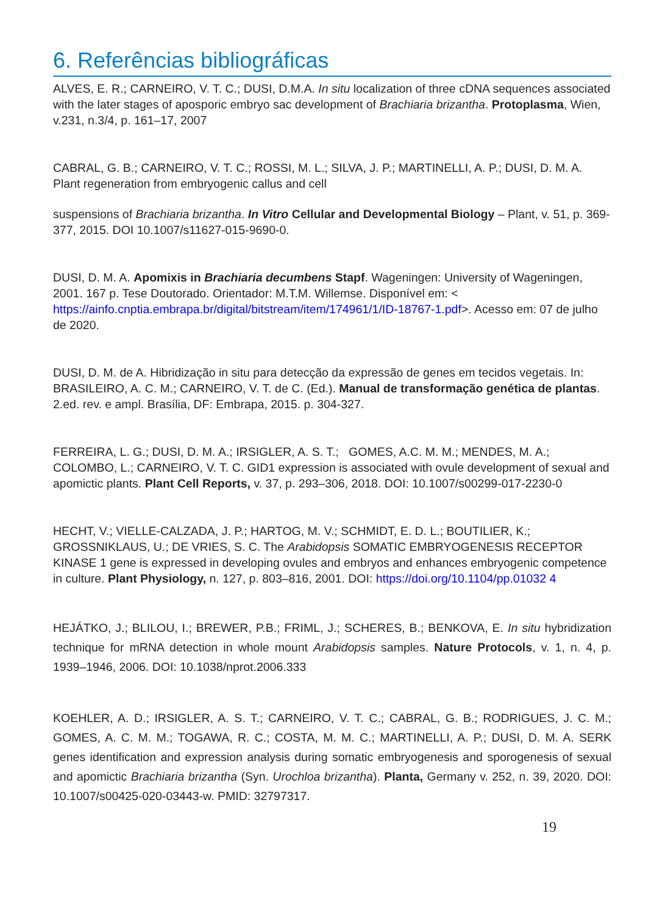6. Referências bibliográficas
ALVES, E. R.; CARNEIRO, V. T. C.; DUSI, D.M.A. In situ localization of three cDNA sequences associated with the later stages of aposporic embryo sac development of Brachiaria brizantha. Protoplasma, Wien, v.231, n.3/4, p. 161–17, 2007
CABRAL, G. B.; CARNEIRO, V. T. C.; ROSSI, M. L.; SILVA, J. P.; MARTINELLI, A. P.; DUSI, D. M. A. Plant regeneration from embryogenic callus and cell
suspensions of Brachiaria brizantha. In Vitro Cellular and Developmental Biology – Plant, v. 51, p. 369-377, 2015. DOI 10.1007/s11627-015-9690-0.
DUSI, D. M. A. Apomixis in Brachiaria decumbens Stapf. Wageningen: University of Wageningen, 2001. 167 p. Tese Doutorado. Orientador: M.T.M. Willemse. Disponível em: < https://ainfo.cnptia.embrapa.br/digital/bitstream/item/174961/1/ID-18767-1.pdf>. Acesso em: 07 de julho de 2020.
DUSI, D. M. de A. Hibridização in situ para detecção da expressão de genes em tecidos vegetais. In: BRASILEIRO, A. C. M.; CARNEIRO, V. T. de C. (Ed.). Manual de transformação genética de plantas. 2.ed. rev. e ampl. Brasília, DF: Embrapa, 2015. p. 304-327.
FERREIRA, L. G.; DUSI, D. M. A.; IRSIGLER, A. S. T.; GOMES, A.C. M. M.; MENDES, M. A.; COLOMBO, L.; CARNEIRO, V. T. C. GID1 expression is associated with ovule development of sexual and apomictic plants. Plant Cell Reports, v. 37, p. 293–306, 2018. DOI: 10.1007/s00299-017-2230-0
HECHT, V.; VIELLE-CALZADA, J. P.; HARTOG, M. V.; SCHMIDT, E. D. L.; BOUTILIER, K.; GROSSNIKLAUS, U.; DE VRIES, S. C. The Arabidopsis SOMATIC EMBRYOGENESIS RECEPTOR KINASE 1 gene is expressed in developing ovules and embryos and enhances embryogenic competence in culture. Plant Physiology, n. 127, p. 803–816, 2001. DOI: https://doi.org/10.1104/pp.01032 4
HEJÁTKO, J.; BLILOU, I.; BREWER, P.B.; FRIML, J.; SCHERES, B.; BENKOVA, E. In situ hybridization technique for mRNA detection in whole mount Arabidopsis samples. Nature Protocols, v. 1, n. 4, p. 1939–1946, 2006. DOI: 10.1038/nprot.2006.333
KOEHLER, A. D.; IRSIGLER, A. S. T.; CARNEIRO, V. T. C.; CABRAL, G. B.; RODRIGUES, J. C. M.; GOMES, A. C. M. M.; TOGAWA, R. C.; COSTA, M. M. C.; MARTINELLI, A. P.; DUSI, D. M. A. SERK genes identification and expression analysis during somatic embryogenesis and sporogenesis of sexual and apomictic Brachiaria brizantha (Syn. Urochloa brizantha). Planta, Germany v. 252, n. 39, 2020. DOI: 10.1007/s00425-020-03443-w. PMID: 32797317.
19